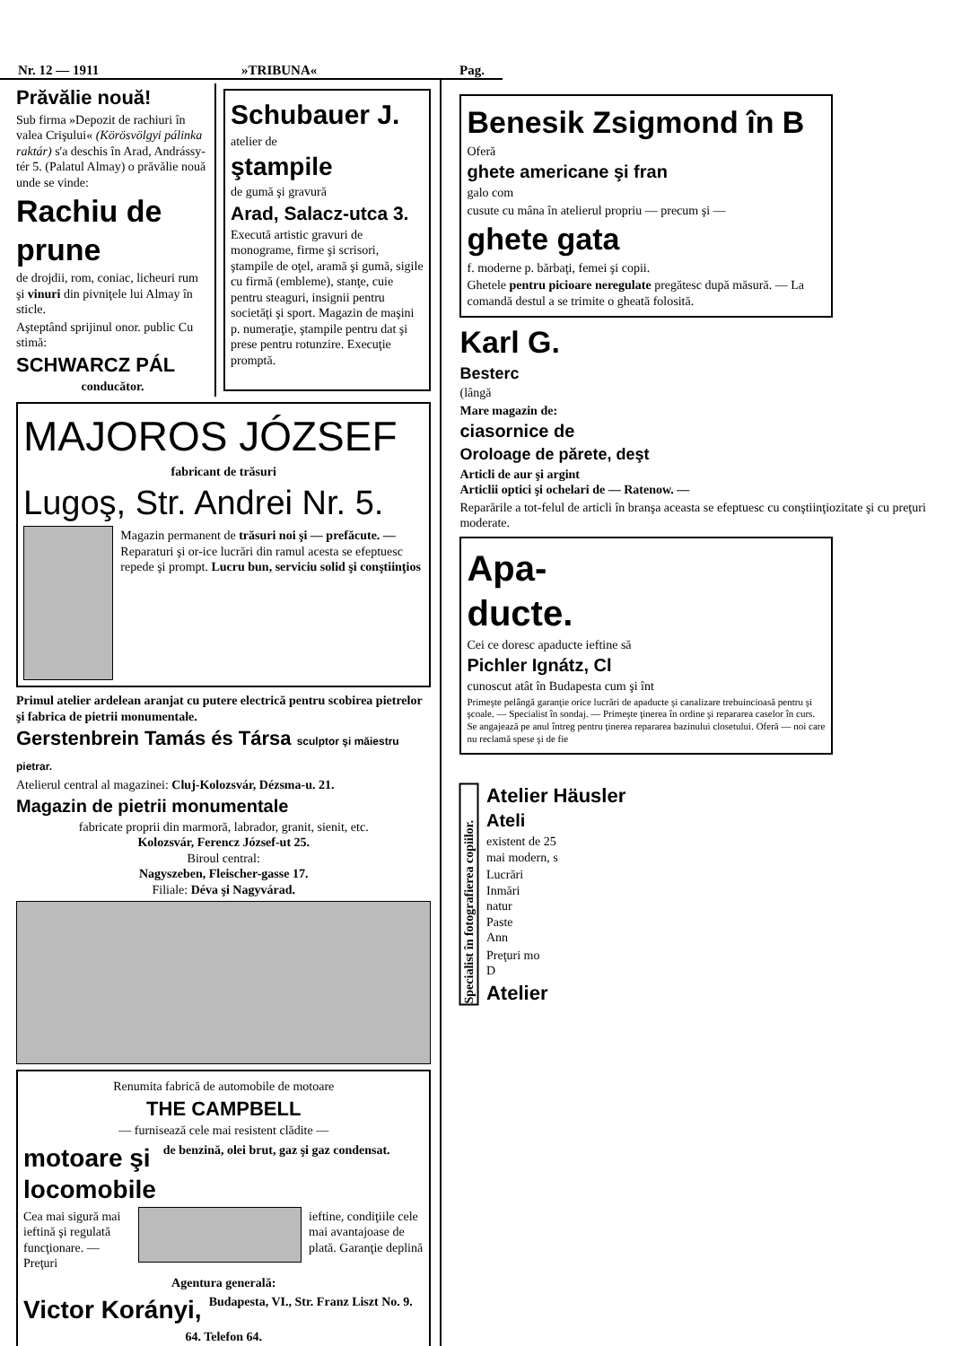Nr. 12 — 1911 »TRIBUNA« Pag.
Prăvălie nouă!
Sub firma »Depozit de rachiuri în valea Crişului« (Körösvölgyi pálinka raktár) s'a deschis în Arad, Andrássy-tér 5. (Palatul Almay) o prăvălie nouă unde se vinde:
Rachiu de prune
de drojdii, rom, coniac, licheuri rum şi vinuri din pivniţele lui Almay în sticle.
Aşteptând sprijinul onor. public Cu stimă:
SCHWARCZ PÁL
conducător.
Schubauer J.
atelier de
ştampile
de gumă şi gravură
Arad, Salacz-utca 3.
Execută artistic gravuri de monograme, firme şi scrisori, ştampile de oţel, aramă şi gumă, sigile cu firmă (embleme), stanţe, cuie pentru steaguri, insignii pentru societăţi şi sport. Magazin de maşini p. numeraţie, ştampile pentru dat şi prese pentru rotunzire. Execuţie promptă.
MAJOROS JÓZSEF
fabricant de trăsuri
Lugoş, Str. Andrei Nr. 5.
Magazin permanent de trăsuri noi şi — prefăcute. — Reparaturi şi or-ice lucrări din ramul acesta se efeptuesc repede şi prompt. Lucru bun, serviciu solid şi conştiinţios
Primul atelier ardelean aranjat cu putere electrică pentru scobirea pietrelor şi fabrica de pietrii monumentale.
Gerstenbrein Tamás és Társa sculptor şi măiestru pietrar.
Atelierul central al magazinei: Cluj-Kolozsvár, Dézsma-u. 21.
Magazin de pietrii monumentale
fabricate proprii din marmoră, labrador, granit, sienit, etc.
Kolozsvár, Ferencz József-ut 25.
Biroul central:
Nagyszeben, Fleischer-gasse 17.
Filiale: Déva şi Nagyvárad.
Renumita fabrică de automobile de motoare
THE CAMPBELL
— furnisează cele mai resistent clădite —
motoare şi
locomobile
de benzină, olei brut, gaz şi gaz condensat.
Cea mai sigură mai ieftină şi regulată funcţionare. — Preţuri
ieftine, condiţiile cele mai avantajoase de plată. Garanţie deplină
Agentura generală:
Victor Korányi,
Budapesta, VI., Str. Franz Liszt No. 9.
64. Telefon 64.
Benesik Zsigmond în B
Oferă
ghete americane şi fran
galo com
cusute cu mâna în atelierul propriu — precum şi —
ghete gata
f. moderne p. bărbaţi, femei şi copii.
Ghetele pentru picioare neregulate pregătesc după măsură. — La comandă destul a se trimite o gheată folosită.
Karl G.
Besterc
(lângă
Mare magazin de:
ciasornice de
Oroloage de părete, deşt
Articli de aur şi argint
Articlii optici şi ochelari de — Ratenow. —
Reparările a tot-felul de articli în branşa aceasta se efeptuesc cu conştiinţiozitate şi cu preţuri moderate.
Apa-
ducte.
Cei ce doresc apaducte ieftine să
Pichler Ignátz, Cl
cunoscut atât în Budapesta cum şi înt
Primeşte pelângă garanţie orice lucrări de apaducte şi canalizare trebuincioasă pentru şi şcoale. — Specialist în sondaj. — Primeşte ţinerea în ordine şi repararea caselor în curs. Se angajează pe anul întreg pentru ţinerea repararea bazinului closetului. Oferă — noi care nu reclamă spese şi de fie
Specialist în fotografierea copiilor.
Atelier Häusler
Ateli
existent de 25
mai modern, s
Lucrări
Inmări
natur
Paste
Ann
Preţuri mo
D
Atelier